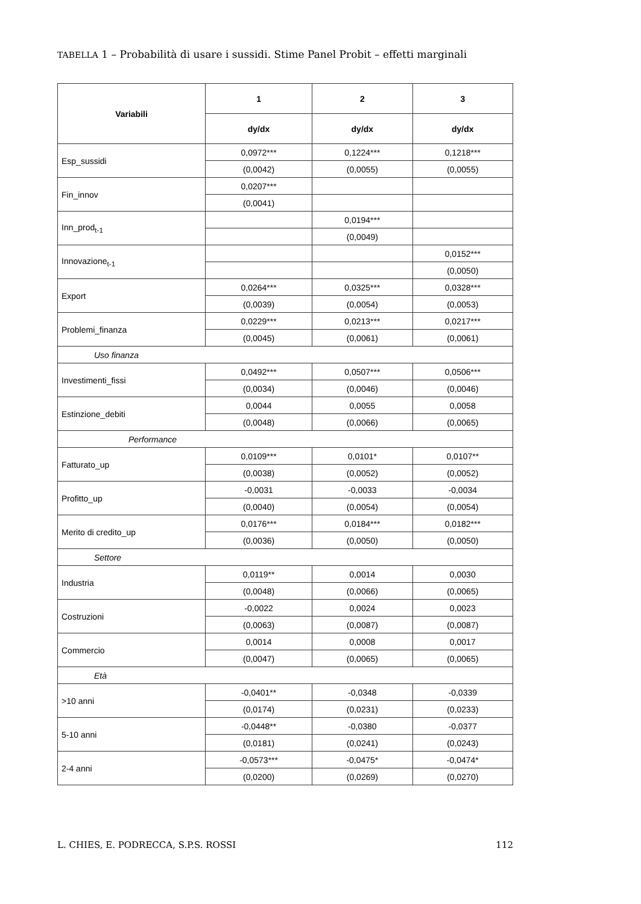TABELLA 1 – Probabilità di usare i sussidi. Stime Panel Probit – effetti marginali
| Variabili | 1 | 2 | 3 |
| --- | --- | --- | --- |
| | dy/dx | dy/dx | dy/dx |
| Esp_sussidi | 0,0972*** | 0,1224*** | 0,1218*** |
| | (0,0042) | (0,0055) | (0,0055) |
| Fin_innov | 0,0207*** | | |
| | (0,0041) | | |
| Inn_prod<sub>t-1</sub> | | 0,0194*** | |
| | | (0,0049) | |
| Innovazione<sub>t-1</sub> | | | 0,0152*** |
| | | | (0,0050) |
| Export | 0,0264*** | 0,0325*** | 0,0328*** |
| | (0,0039) | (0,0054) | (0,0053) |
| Problemi_finanza | 0,0229*** | 0,0213*** | 0,0217*** |
| | (0,0045) | (0,0061) | (0,0061) |
| Uso finanza | | | |
| Investimenti_fissi | 0,0492*** | 0,0507*** | 0,0506*** |
| | (0,0034) | (0,0046) | (0,0046) |
| Estinzione_debiti | 0,0044 | 0,0055 | 0,0058 |
| | (0,0048) | (0,0066) | (0,0065) |
| Performance | | | |
| Fatturato_up | 0,0109*** | 0,0101* | 0,0107** |
| | (0,0038) | (0,0052) | (0,0052) |
| Profitto_up | -0,0031 | -0,0033 | -0,0034 |
| | (0,0040) | (0,0054) | (0,0054) |
| Merito di credito_up | 0,0176*** | 0,0184*** | 0,0182*** |
| | (0,0036) | (0,0050) | (0,0050) |
| Settore | | | |
| Industria | 0,0119** | 0,0014 | 0,0030 |
| | (0,0048) | (0,0066) | (0,0065) |
| Costruzioni | -0,0022 | 0,0024 | 0,0023 |
| | (0,0063) | (0,0087) | (0,0087) |
| Commercio | 0,0014 | 0,0008 | 0,0017 |
| | (0,0047) | (0,0065) | (0,0065) |
| Età | | | |
| >10 anni | -0,0401** | -0,0348 | -0,0339 |
| | (0,0174) | (0,0231) | (0,0233) |
| 5-10 anni | -0,0448** | -0,0380 | -0,0377 |
| | (0,0181) | (0,0241) | (0,0243) |
| 2-4 anni | -0,0573*** | -0,0475* | -0,0474* |
| | (0,0200) | (0,0269) | (0,0270) |
L. CHIES, E. PODRECCA, S.P.S. ROSSI 112